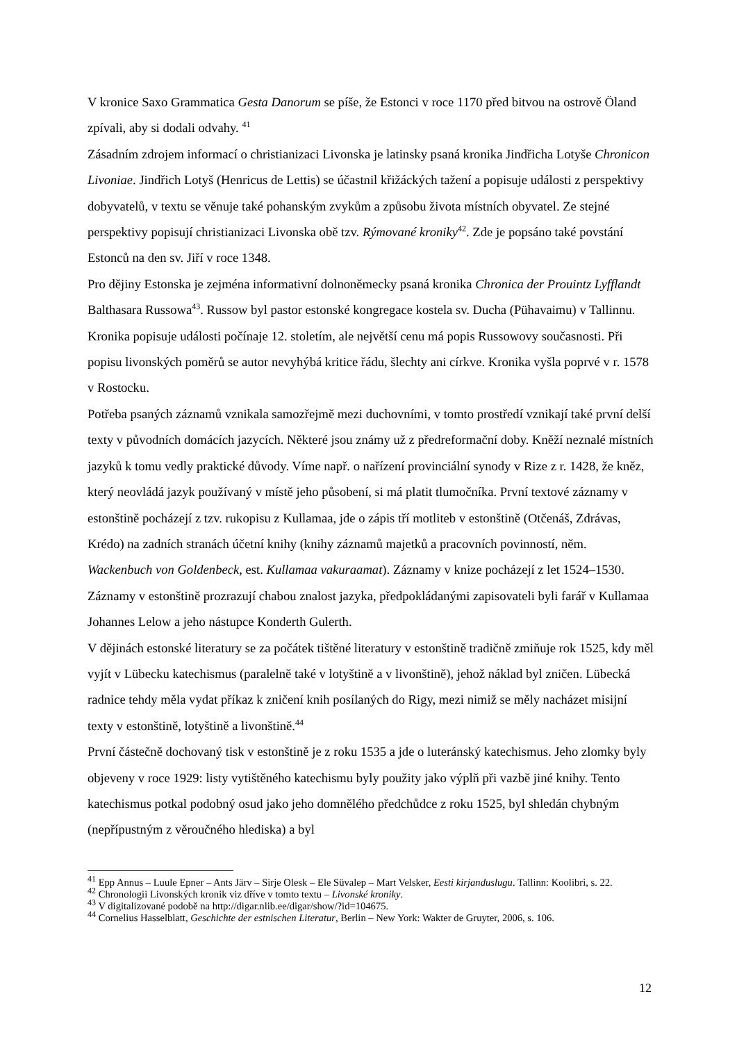V kronice Saxo Grammatica Gesta Danorum se píše, že Estonci v roce 1170 před bitvou na ostrově Öland zpívali, aby si dodali odvahy. <sup>41</sup>
Zásadním zdrojem informací o christianizaci Livonska je latinsky psaná kronika Jindřicha Lotyše Chronicon Livoniae. Jindřich Lotyš (Henricus de Lettis) se účastnil křižáckých tažení a popisuje události z perspektivy dobyvatelů, v textu se věnuje také pohanským zvykům a způsobu života místních obyvatel. Ze stejné perspektivy popisují christianizaci Livonska obě tzv. Rýmované kroniky<sup>42</sup>. Zde je popsáno také povstání Estonců na den sv. Jiří v roce 1348.
Pro dějiny Estonska je zejména informativní dolnoněmecky psaná kronika Chronica der Prouintz Lyfflandt Balthasara Russowa<sup>43</sup>. Russow byl pastor estonské kongregace kostela sv. Ducha (Pühavaimu) v Tallinnu. Kronika popisuje události počínaje 12. stoletím, ale největší cenu má popis Russowovy současnosti. Při popisu livonských poměrů se autor nevyhýbá kritice řádu, šlechty ani církve. Kronika vyšla poprvé v r. 1578 v Rostocku.
Potřeba psaných záznamů vznikala samozřejmě mezi duchovními, v tomto prostředí vznikají také první delší texty v původních domácích jazycích. Některé jsou známy už z předreformační doby. Kněží neznalé místních jazyků k tomu vedly praktické důvody. Víme např. o nařízení provinciální synody v Rize z r. 1428, že kněz, který neovládá jazyk používaný v místě jeho působení, si má platit tlumočníka. První textové záznamy v estonštině pocházejí z tzv. rukopisu z Kullamaa, jde o zápis tří motliteb v estonštině (Otčenáš, Zdrávas, Krédo) na zadních stranách účetní knihy (knihy záznamů majetků a pracovních povinností, něm. Wackenbuch von Goldenbeck, est. Kullamaa vakuraamat). Záznamy v knize pocházejí z let 1524–1530. Záznamy v estonštině prozrazují chabou znalost jazyka, předpokládanými zapisovateli byli farář v Kullamaa Johannes Lelow a jeho nástupce Konderth Gulerth.
V dějinách estonské literatury se za počátek tištěné literatury v estonštině tradičně zmiňuje rok 1525, kdy měl vyjít v Lübecku katechismus (paralelně také v lotyštině a v livonštině), jehož náklad byl zničen. Lübecká radnice tehdy měla vydat příkaz k zničení knih posílaných do Rigy, mezi nimiž se měly nacházet misijní texty v estonštině, lotyštině a livonštině.<sup>44</sup>
První částečně dochovaný tisk v estonštině je z roku 1535 a jde o luteránský katechismus. Jeho zlomky byly objeveny v roce 1929: listy vytištěného katechismu byly použity jako výplň při vazbě jiné knihy. Tento katechismus potkal podobný osud jako jeho domnělého předchůdce z roku 1525, byl shledán chybným (nepřípustným z věroučného hlediska) a byl
<sup>41</sup> Epp Annus – Luule Epner – Ants Järv – Sirje Olesk – Ele Süvalep – Mart Velsker, Eesti kirjanduslugu. Tallinn: Koolibri, s. 22.
<sup>42</sup> Chronologii Livonských kronik viz dříve v tomto textu – Livonské kroniky.
<sup>43</sup> V digitalizované podobě na http://digar.nlib.ee/digar/show/?id=104675.
<sup>44</sup> Cornelius Hasselblatt, Geschichte der estnischen Literatur, Berlin – New York: Wakter de Gruyter, 2006, s. 106.
12